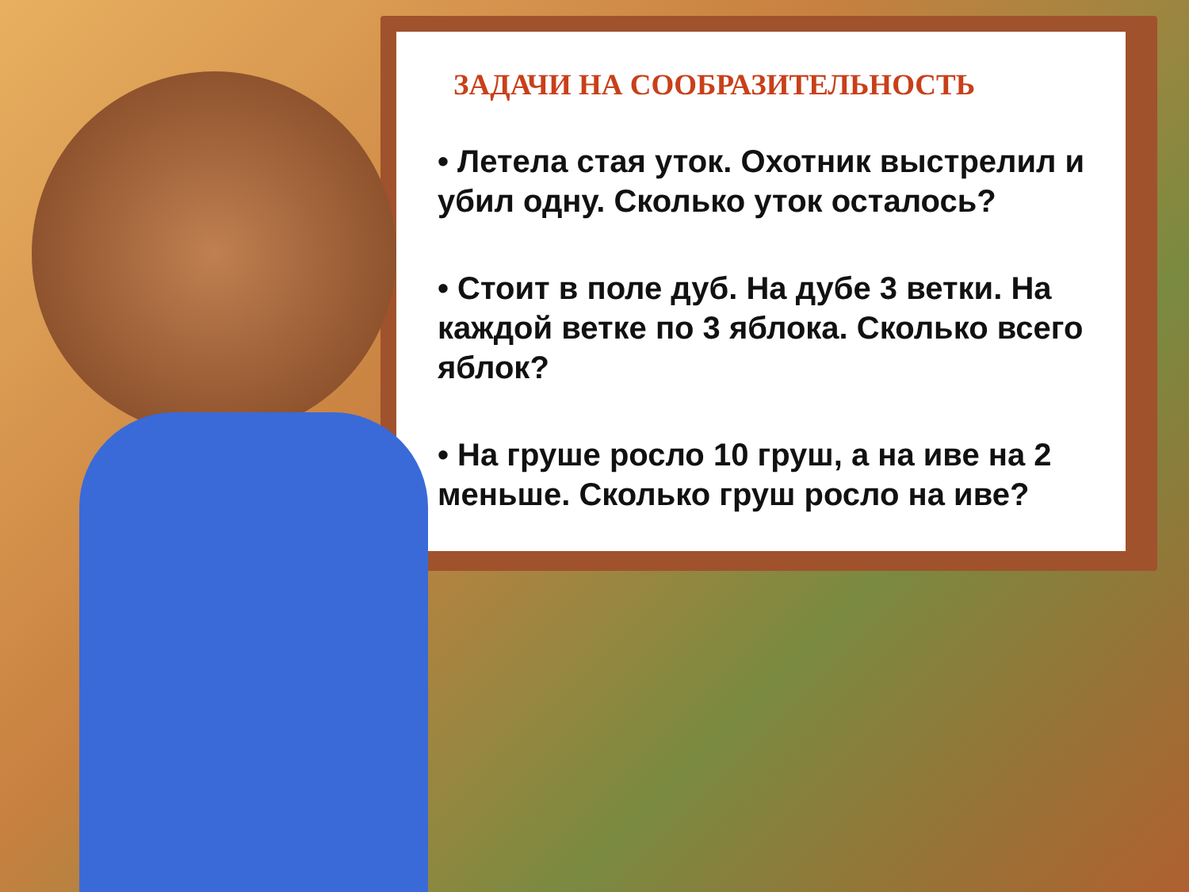ЗАДАЧИ НА СООБРАЗИТЕЛЬНОСТЬ
• Летела стая уток. Охотник выстрелил и убил одну. Сколько уток осталось?
• Стоит в поле дуб. На дубе 3 ветки. На каждой ветке по 3 яблока. Сколько всего яблок?
• На груше росло 10 груш, а на иве на 2 меньше. Сколько груш росло на иве?